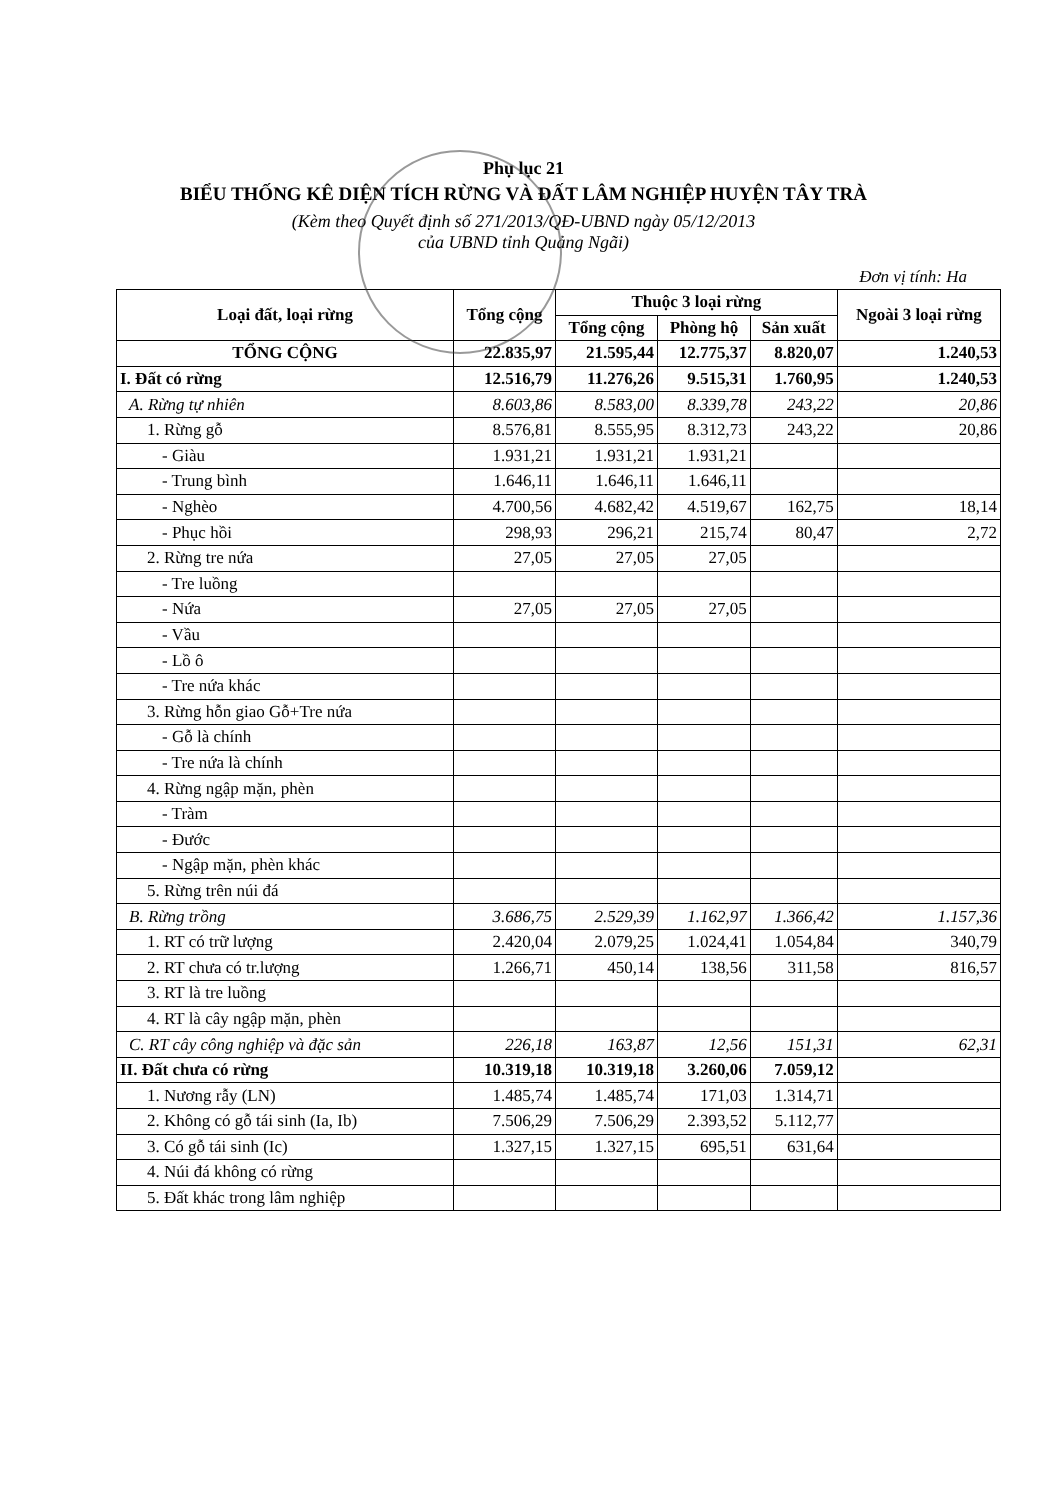Phụ lục 21
BIỂU THỐNG KÊ DIỆN TÍCH RỪNG VÀ ĐẤT LÂM NGHIỆP HUYỆN TÂY TRÀ
(Kèm theo Quyết định số 271/2013/QĐ-UBND ngày 05/12/2013
của UBND tỉnh Quảng Ngãi)
Đơn vị tính: Ha
| Loại đất, loại rừng | Tổng cộng | Thuộc 3 loại rừng | | | Ngoài 3 loại rừng |
| --- | --- | --- | --- | --- | --- |
| | | Tổng cộng | Phòng hộ | Sản xuất | |
| TỔNG CỘNG | 22.835,97 | 21.595,44 | 12.775,37 | 8.820,07 | 1.240,53 |
| I. Đất có rừng | 12.516,79 | 11.276,26 | 9.515,31 | 1.760,95 | 1.240,53 |
| A. Rừng tự nhiên | 8.603,86 | 8.583,00 | 8.339,78 | 243,22 | 20,86 |
| 1. Rừng gỗ | 8.576,81 | 8.555,95 | 8.312,73 | 243,22 | 20,86 |
| - Giàu | 1.931,21 | 1.931,21 | 1.931,21 | | |
| - Trung bình | 1.646,11 | 1.646,11 | 1.646,11 | | |
| - Nghèo | 4.700,56 | 4.682,42 | 4.519,67 | 162,75 | 18,14 |
| - Phục hồi | 298,93 | 296,21 | 215,74 | 80,47 | 2,72 |
| 2. Rừng tre nứa | 27,05 | 27,05 | 27,05 | | |
| - Tre luồng | | | | | |
| - Nứa | 27,05 | 27,05 | 27,05 | | |
| - Vầu | | | | | |
| - Lồ ô | | | | | |
| - Tre nứa khác | | | | | |
| 3. Rừng hỗn giao Gỗ+Tre nứa | | | | | |
| - Gỗ là chính | | | | | |
| - Tre nứa là chính | | | | | |
| 4. Rừng ngập mặn, phèn | | | | | |
| - Tràm | | | | | |
| - Đước | | | | | |
| - Ngập mặn, phèn khác | | | | | |
| 5. Rừng trên núi đá | | | | | |
| B. Rừng trồng | 3.686,75 | 2.529,39 | 1.162,97 | 1.366,42 | 1.157,36 |
| 1. RT có trữ lượng | 2.420,04 | 2.079,25 | 1.024,41 | 1.054,84 | 340,79 |
| 2. RT chưa có tr.lượng | 1.266,71 | 450,14 | 138,56 | 311,58 | 816,57 |
| 3. RT là tre luồng | | | | | |
| 4. RT là cây ngập mặn, phèn | | | | | |
| C. RT cây công nghiệp và đặc sản | 226,18 | 163,87 | 12,56 | 151,31 | 62,31 |
| II. Đất chưa có rừng | 10.319,18 | 10.319,18 | 3.260,06 | 7.059,12 | |
| 1. Nương rẫy (LN) | 1.485,74 | 1.485,74 | 171,03 | 1.314,71 | |
| 2. Không có gỗ tái sinh (Ia, Ib) | 7.506,29 | 7.506,29 | 2.393,52 | 5.112,77 | |
| 3. Có gỗ tái sinh (Ic) | 1.327,15 | 1.327,15 | 695,51 | 631,64 | |
| 4. Núi đá không có rừng | | | | | |
| 5. Đất khác trong lâm nghiệp | | | | | |